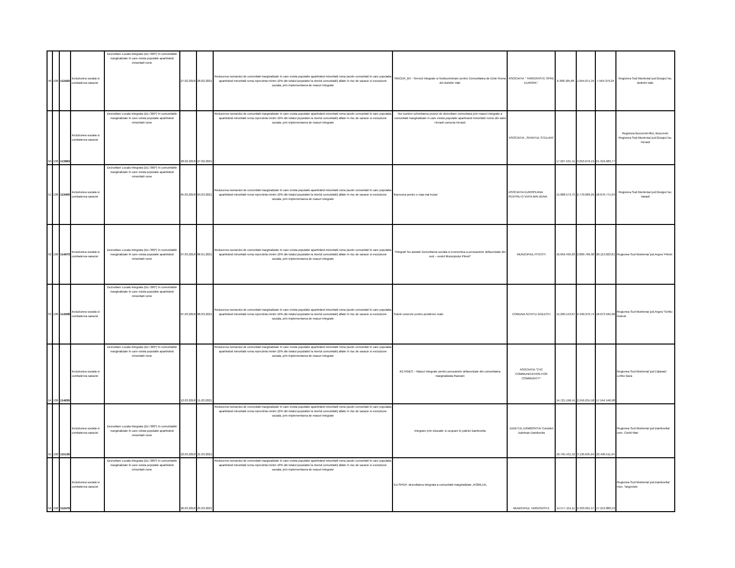| 49 | 138 | 112420 | Incluziunea sociala si combaterea saraciei | Dezvoltare Locala Integrata (DLI 360*) în comunitatile marginalizate în care exista populatie apartinând minoritatii rome | 27.02.2018 | 26.02.2021 | Reducerea numarului de comunitati marginalizate în care exista populatie apartinând minoritatii roma (acele comunitati în care populatia apartinând minoritatii roma reprezinta minim 10% din totalul populatiei la nivelul comunitatii) aflate în risc de saracie si excluziune sociala, prin implementarea de masuri integrate | SINCER_BV - Servicii Integrate si Nediscriminare pentru Comunitatea de Etnie Roma din Bolintin Vale | ASOCIATIA " TARGOVISTE SPRE EUROPA " | 6.368.185,86 | 1.054.071,34 | 7.564.379,24 | Regiunea Sud Muntenia/ jud.Giurgiu/ loc. Bolintin-Vale |
| 50 | 138 | 113963 | Incluziunea sociala si combaterea saraciei | Dezvoltare Locala Integrata (DLI 360*) în comunitatile marginalizate în care exista populatie apartinând minoritatii rome | 28.02.2018 | 27.02.2021 | Reducerea numarului de comunitati marginalizate în care exista populatie apartinând minoritatii roma (acele comunitati în care populatia apartinând minoritatii roma reprezinta minim 10% din totalul populatiei la nivelul comunitatii) aflate în risc de saracie si excluziune sociala, prin implementarea de masuri integrate | Noi suntem schimbarea proiect de dezvoltare comunitara prin masuri integrate a comunitatii marginalizate in care exista populatie apartinand minoritatii rrome din satul Herasti comuna Herasti | ASOCIATIA ,,SFANTUL STELIAN" | 17.927.531,41 | 3.053.676,19 | 21.316.683,77 | Regiunea Bucuresti-Ilfov, Bucuresti; Regiunea Sud Muntenia/ jud.Giurgiu/ loc. Herasti |
| 51 | 138 | 113400 | Incluziunea sociala si combaterea saraciei | Dezvoltare Locala Integrata (DLI 360*) în comunitatile marginalizate în care exista populatie apartinând minoritatii rome | 05.03.2018 | 04.03.2021 | Reducerea numarului de comunitati marginalizate în care exista populatie apartinând minoritatii roma (acele comunitati în care populatia apartinând minoritatii roma reprezinta minim 10% din totalul populatiei la nivelul comunitatii) aflate în risc de saracie si excluziune sociala, prin implementarea de masuri integrate | Împreuna pentru o viaa mai buna! | ASOCIATIA EUROPEANA PENTRU O VIATA MAI BUNA | 15.808.573,75 | 2.770.089,29 | 18.670.771,04 | Regiunea Sud Muntenia/ jud.Giurgiu/ loc. Varasti |
| 52 | 138 | 114973 | Incluziunea sociala si combaterea saraciei | Dezvoltare Locala Integrata (DLI 360*) în comunitatile marginalizate în care exista populatie apartinând minoritatii rome | 07.03.2018 | 06.01.2021 | Reducerea numarului de comunitati marginalizate în care exista populatie apartinând minoritatii roma (acele comunitati în care populatia apartinând minoritatii roma reprezinta minim 10% din totalul populatiei la nivelul comunitatii) aflate în risc de saracie si excluziune sociala, prin implementarea de masuri integrate | "Integrat! Nu asistat! Dezvoltarea sociala si economica a persoanelor defavorizate din sud – vestul Municipiului Pitesti" | MUNICIPIUL PITESTI | 16.656.495,83 | 2.809.766,98 | 20.113.023,81 | Regiunea Sud Muntenia/ jud.Arges/ Pitesti |
| 53 | 138 | 114508 | Incluziunea sociala si combaterea saraciei | Dezvoltare Locala Integrata (DLI 360*) în comunitatile marginalizate în care exista populatie apartinând minoritatii rome | 07.03.2018 | 06.03.2021 | Reducerea numarului de comunitati marginalizate în care exista populatie apartinând minoritatii roma (acele comunitati în care populatia apartinând minoritatii roma reprezinta minim 10% din totalul populatiei la nivelul comunitatii) aflate în risc de saracie si excluziune sociala, prin implementarea de masuri integrate | Solutii concrete pentru probleme reale | COMUNA SCHITU GOLESTI | 15.290.143,07 | 2.499.970,74 | 18.073.595,66 | Regiunea Sud Muntenia/ jud.Arges/ Schitu Golesti |
| 54 | 138 | 114630 | Incluziunea sociala si combaterea saraciei | Dezvoltare Locala Integrata (DLI 360*) în comunitatile marginalizate în care exista populatie apartinând minoritatii rome | 12.03.2018 | 11.03.2021 | Reducerea numarului de comunitati marginalizate în care exista populatie apartinând minoritatii roma (acele comunitati în care populatia apartinând minoritatii roma reprezinta minim 10% din totalul populatiei la nivelul comunitatii) aflate în risc de saracie si excluziune sociala, prin implementarea de masuri integrate | KETANES – Masuri integrate pentru persoanele defavorizate din comunitatea marginalizata Razvani | ASOCIATIA "C4C COMMUNICATION FOR COMMUNITY" | 14.721.196,41 | 2.559.255,58 | 17.544.546,98 | Regiunea Sud Muntenia/ jud.Calarasi/ Lehliu Gara |
| 55 | 138 | 115130 | Incluziunea sociala si combaterea saraciei | Dezvoltare Locala Integrata (DLI 360*) în comunitatile marginalizate în care exista populatie apartinând minoritatii rome | 22.03.2018 | 21.03.2021 | Reducerea numarului de comunitati marginalizate în care exista populatie apartinând minoritatii roma (acele comunitati în care populatia apartinând minoritatii roma reprezinta minim 10% din totalul populatiei la nivelul comunitatii) aflate în risc de saracie si excluziune sociala, prin implementarea de masuri integrate | Integrare prin educatie si ocupare in judetul Dambovita | JUDETUL DÂMBOVITA/ Consiliul Judetean Dambovita | 18.795.431,52 | 3.139.635,64 | 22.499.511,94 | Regiunea Sud Muntenia/ jud.Dambovita/ com. Corbii Mari |
| 56 | 138 | 112479 | Incluziunea sociala si combaterea saraciei | Dezvoltare Locala Integrata (DLI 360*) în comunitatile marginalizate în care exista populatie apartinând minoritatii rome | 26.03.2018 | 25.03.2021 | Reducerea numarului de comunitati marginalizate în care exista populatie apartinând minoritatii roma (acele comunitati în care populatia apartinând minoritatii roma reprezinta minim 10% din totalul populatiei la nivelul comunitatii) aflate în risc de saracie si excluziune sociala, prin implementarea de masuri integrate | EU-SPER- dezvoltarea integrata a comunitatii marginalizate „ROMLUX„ | MUNICIPIUL TARGOVISTE | 14.577.154,11 | 2.323.091,57 | 17.213.882,53 | Regiunea Sud Muntenia/ jud.Dambovita/ mun. Targoviste |